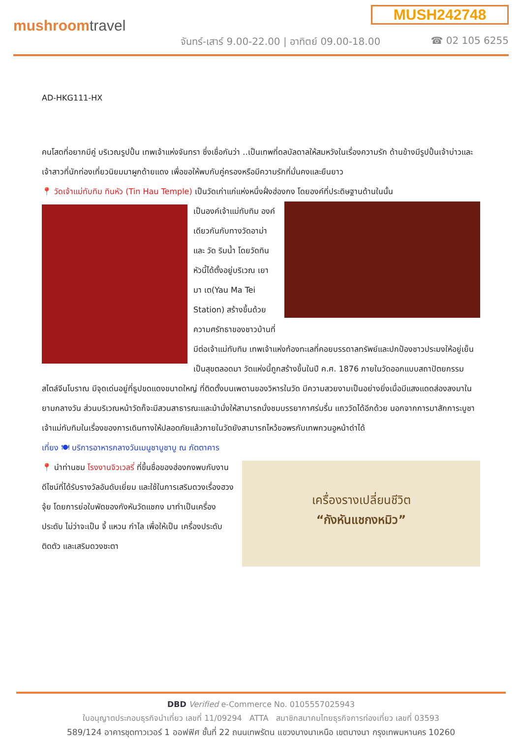MUSH242748
mushroomtravel
จันทร์-เสาร์ 9.00-22.00 | อาทิตย์ 09.00-18.00
☎ 02 105 6255
AD-HKG111-HX
คนโสดที่อยากมีคู่ บริเวณรูปปั้น เทพเจ้าแห่งจันทรา ซึ่งเชื่อกันว่า ..เป็นเทพที่ดลบัลดาลให้สมหวังในเรื่องความรัก ด้านข้างมีรูปปั้นเจ้าบ่าวและเจ้าสาวที่นักท่องเที่ยวนิยมมาผูกด้ายแดง เพื่อขอให้พบกับคู่ครองหรือมีความรักที่มั่นคงและยืนยาว
📍 วัดเจ้าแม่ทับทิม ทินหัว (Tin Hau Temple) เป็นวัดเก่าแก่แห่งหนึ่งฝั่งฮ่องกง โดยองค์ที่ประดิษฐานด้านในนั้น
เป็นองค์เจ้าแม่ทับทิม องค์เดียวกันกับทางวัดอาม่า และ วัด ริมน้ำ โดยวัดทินหัวนี้ได้ตั้งอยู่บริเวณ เยา มา เต(Yau Ma Tei Station) สร้างขึ้นด้วยความศรัทธาของชาวบ้านที่มีต่อเจ้าแม่ทับทิม เทพเจ้าแห่งท้องทะเลที่คอยบรรดาลทรัพย์และปกป้องชาวประมงให้อยู่เย็นเป็นสุขตลอดมา วัดแห่งนี้ถูกสร้างขึ้นในปี ค.ศ. 1876 ภายในวัดออกแบบสถาปัตยกรรมสไตล์จีนโบราณ มีจุดเด่นอยู่ที่ธูปขดแดงขนาดใหญ่ ที่ติดตั้งบนเพดานของวิหารในวัด มีความสวยงามเป็นอย่างยิ่งเมื่อมีแสงแดดส่องลงมาในยามกลางวัน ส่วนบริเวณหน้าวัดก็จะมีสวนสาธารณะและม้านั่งให้สามารถนั่งชมบรรยากาศร่มรื่น แถววัดได้อีกด้วย นอกจากการมาสักการะบูชาเจ้าแม่ทับทิมในเรื่องของการเดินทางให้ปลอดภัยแล้วภายในวัดยังสามารถไหว้ขอพรกับเทพกวนอูหน้าดำได้
เที่ยง 🍽 บริการอาหารกลางวันเมนูชาบูชาบู ณ ภัตตาคาร
เครื่องรางเปลี่ยนชีวิต
“กังหันแชกงหมิว”
📍 นำท่านชม โรงงานจิวเวลรี่ ที่ขึ้นชื่อของฮ่องกงพบกับงานดีไซน์ที่ได้รับรางวัลอันดับเยี่ยม และใช้ในการเสริมดวงเรื่องฮวงจุ้ย โดยการย่อใบพัดของกังหันวัดแชกง มาทำเป็นเครื่องประดับ ไม่ว่าจะเป็น จี้ แหวน กำไล เพื่อให้เป็น เครื่องประดับติดตัว และเสริมดวงชะตา
DBD Verified e-Commerce No. 0105557025943
ใบอนุญาตประกอบธุรกิจนำเที่ยว เลขที่ 11/09294 ATTA สมาชิกสมาคมไทยธุรกิจการท่องเที่ยว เลขที่ 03593
589/124 อาคารชุดทาวเวอร์ 1 ออฟฟิศ ชั้นที่ 22 ถนนเทพรัตน แขวงบางนาเหนือ เขตบางนา กรุงเทพมหานคร 10260